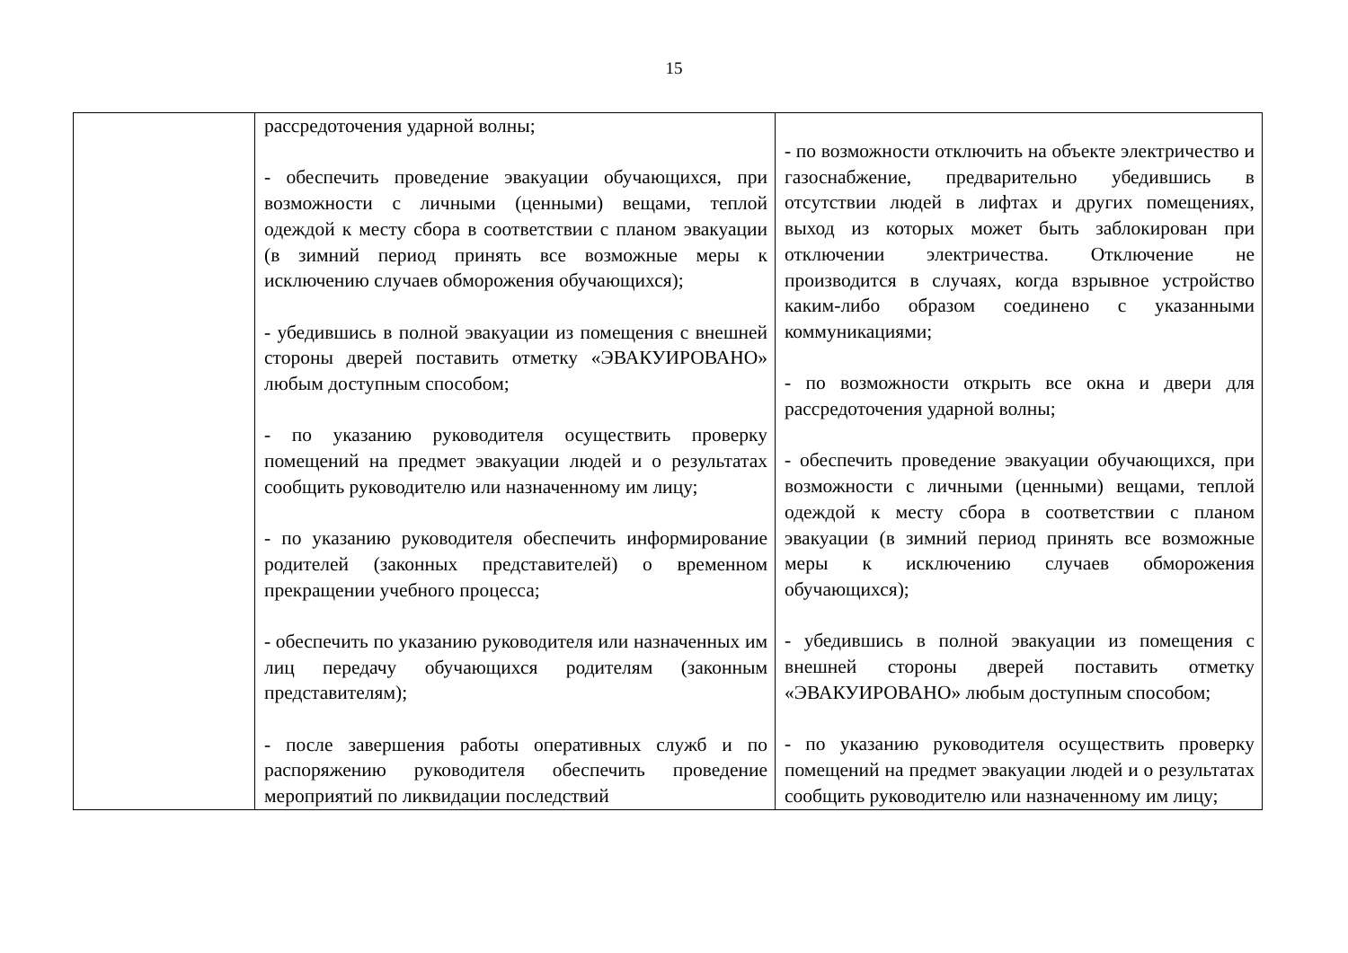15
| | рассредоточения ударной волны; - обеспечить проведение эвакуации обучающихся, при возможности с личными (ценными) вещами, теплой одеждой к месту сбора в соответствии с планом эвакуации (в зимний период принять все возможные меры к исключению случаев обморожения обучающихся); - убедившись в полной эвакуации из помещения с внешней стороны дверей поставить отметку «ЭВАКУИРОВАНО» любым доступным способом; - по указанию руководителя осуществить проверку помещений на предмет эвакуации людей и о результатах сообщить руководителю или назначенному им лицу; - по указанию руководителя обеспечить информирование родителей (законных представителей) о временном прекращении учебного процесса; - обеспечить по указанию руководителя или назначенных им лиц передачу обучающихся родителям (законным представителям); - после завершения работы оперативных служб и по распоряжению руководителя обеспечить проведение мероприятий по ликвидации последствий | - по возможности отключить на объекте электричество и газоснабжение, предварительно убедившись в отсутствии людей в лифтах и других помещениях, выход из которых может быть заблокирован при отключении электричества. Отключение не производится в случаях, когда взрывное устройство каким-либо образом соединено с указанными коммуникациями; - по возможности открыть все окна и двери для рассредоточения ударной волны; - обеспечить проведение эвакуации обучающихся, при возможности с личными (ценными) вещами, теплой одеждой к месту сбора в соответствии с планом эвакуации (в зимний период принять все возможные меры к исключению случаев обморожения обучающихся); - убедившись в полной эвакуации из помещения с внешней стороны дверей поставить отметку «ЭВАКУИРОВАНО» любым доступным способом; - по указанию руководителя осуществить проверку помещений на предмет эвакуации людей и о результатах сообщить руководителю или назначенному им лицу; |